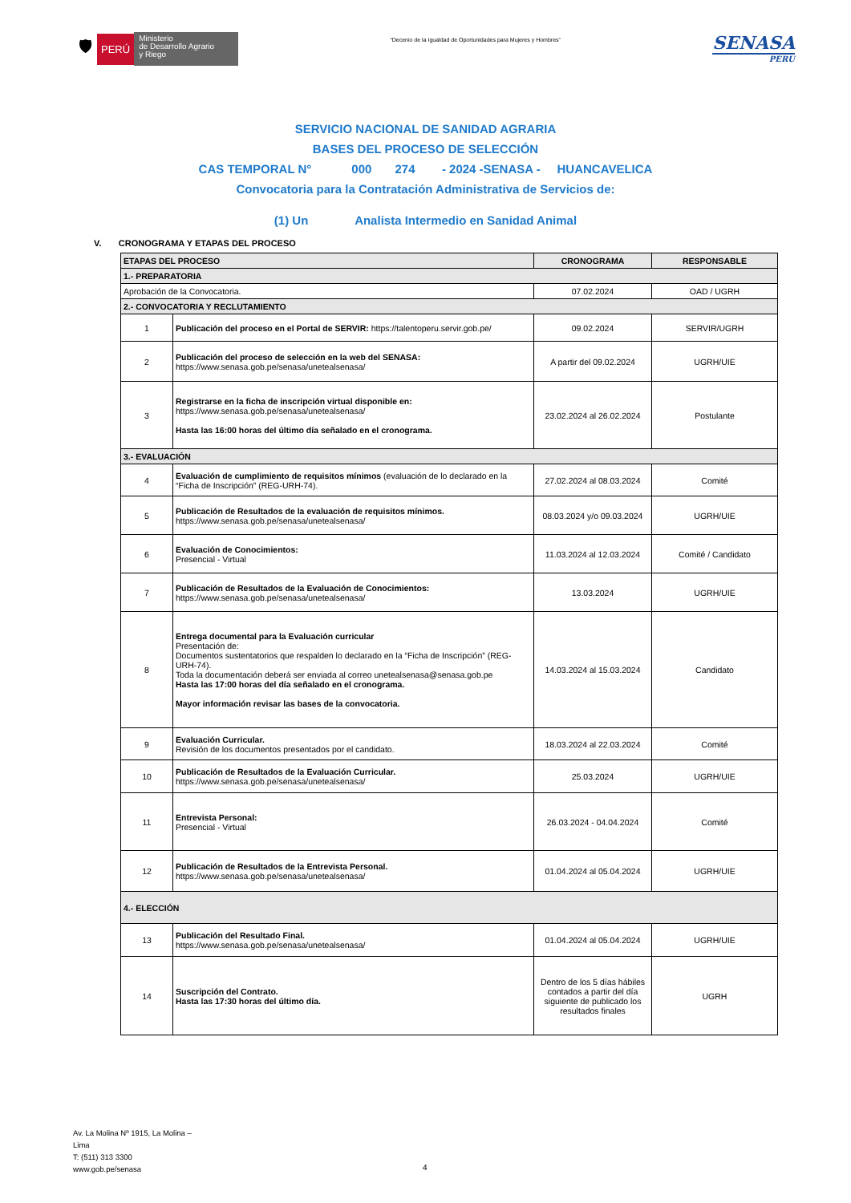🛡
PERÚ
Ministerio
de Desarrollo Agrario
y Riego
“Decenio de la Igualdad de Oportunidades para Mujeres y Hombres”
SENASA
PERU
SERVICIO NACIONAL DE SANIDAD AGRARIA
BASES DEL PROCESO DE SELECCIÓN
CAS TEMPORAL N° 000 274 - 2024 -SENASA - HUANCAVELICA
Convocatoria para la Contratación Administrativa de Servicios de:
(1) Un Analista Intermedio en Sanidad Animal
V. CRONOGRAMA Y ETAPAS DEL PROCESO
| ETAPAS DEL PROCESO | | CRONOGRAMA | RESPONSABLE |
| --- | --- | --- | --- |
| 1.- PREPARATORIA | | | |
| Aprobación de la Convocatoria. | | 07.02.2024 | OAD / UGRH |
| 2.- CONVOCATORIA Y RECLUTAMIENTO | | | |
| 1 | Publicación del proceso en el Portal de SERVIR: https://talentoperu.servir.gob.pe/ | 09.02.2024 | SERVIR/UGRH |
| 2 | Publicación del proceso de selección en la web del SENASA: https://www.senasa.gob.pe/senasa/unetealsenasa/ | A partir del 09.02.2024 | UGRH/UIE |
| 3 | Registrarse en la ficha de inscripción virtual disponible en: https://www.senasa.gob.pe/senasa/unetealsenasa/ Hasta las 16:00 horas del último día señalado en el cronograma. | 23.02.2024 al 26.02.2024 | Postulante |
| 3.- EVALUACIÓN | | | |
| 4 | Evaluación de cumplimiento de requisitos mínimos (evaluación de lo declarado en la “Ficha de Inscripción” (REG-URH-74). | 27.02.2024 al 08.03.2024 | Comité |
| 5 | Publicación de Resultados de la evaluación de requisitos mínimos. https://www.senasa.gob.pe/senasa/unetealsenasa/ | 08.03.2024 y/o 09.03.2024 | UGRH/UIE |
| 6 | Evaluación de Conocimientos: Presencial - Virtual | 11.03.2024 al 12.03.2024 | Comité / Candidato |
| 7 | Publicación de Resultados de la Evaluación de Conocimientos: https://www.senasa.gob.pe/senasa/unetealsenasa/ | 13.03.2024 | UGRH/UIE |
| 8 | Entrega documental para la Evaluación curricular Presentación de: Documentos sustentatorios que respalden lo declarado en la “Ficha de Inscripción” (REG-URH-74). Toda la documentación deberá ser enviada al correo unetealsenasa@senasa.gob.pe Hasta las 17:00 horas del día señalado en el cronograma. Mayor información revisar las bases de la convocatoria. | 14.03.2024 al 15.03.2024 | Candidato |
| 9 | Evaluación Curricular. Revisión de los documentos presentados por el candidato. | 18.03.2024 al 22.03.2024 | Comité |
| 10 | Publicación de Resultados de la Evaluación Curricular. https://www.senasa.gob.pe/senasa/unetealsenasa/ | 25.03.2024 | UGRH/UIE |
| 11 | Entrevista Personal: Presencial - Virtual | 26.03.2024 - 04.04.2024 | Comité |
| 12 | Publicación de Resultados de la Entrevista Personal. https://www.senasa.gob.pe/senasa/unetealsenasa/ | 01.04.2024 al 05.04.2024 | UGRH/UIE |
| 4.- ELECCIÓN | | | |
| 13 | Publicación del Resultado Final. https://www.senasa.gob.pe/senasa/unetealsenasa/ | 01.04.2024 al 05.04.2024 | UGRH/UIE |
| 14 | Suscripción del Contrato. Hasta las 17:30 horas del último día. | Dentro de los 5 días hábiles contados a partir del día siguiente de publicado los resultados finales | UGRH |
Av. La Molina Nº 1915, La Molina –
Lima
T: (511) 313 3300
www.gob.pe/senasa
4